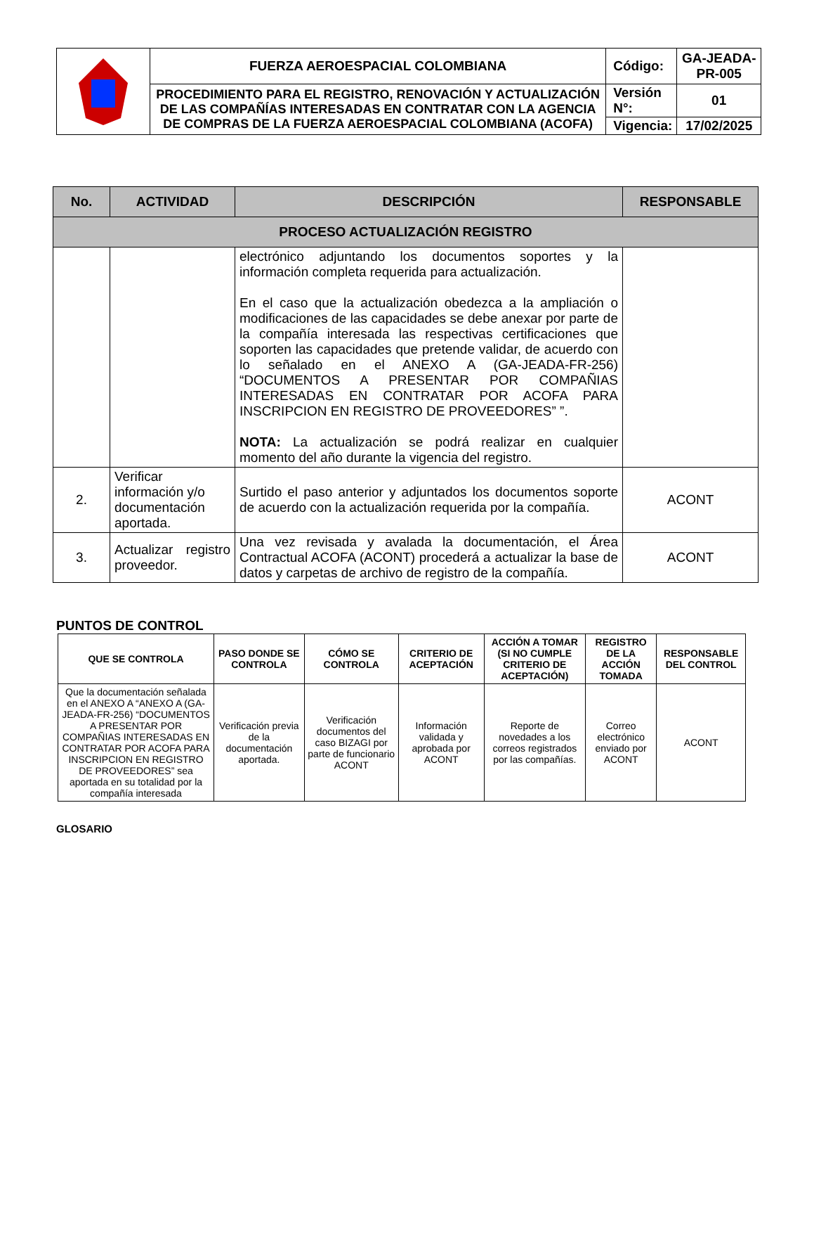| | FUERZA AEROESPACIAL COLOMBIANA | Código: | GA-JEADA-PR-005 |
| | PROCEDIMIENTO PARA EL REGISTRO, RENOVACIÓN Y ACTUALIZACIÓN DE LAS COMPAÑÍAS INTERESADAS EN CONTRATAR CON LA AGENCIA DE COMPRAS DE LA FUERZA AEROESPACIAL COLOMBIANA (ACOFA) | Versión N°: | 01 |
| | | Vigencia: | 17/02/2025 |
| No. | ACTIVIDAD | DESCRIPCIÓN | RESPONSABLE |
| --- | --- | --- | --- |
| PROCESO ACTUALIZACIÓN REGISTRO | | | |
| | | electrónico adjuntando los documentos soportes y la información completa requerida para actualización. En el caso que la actualización obedezca a la ampliación o modificaciones de las capacidades se debe anexar por parte de la compañía interesada las respectivas certificaciones que soporten las capacidades que pretende validar, de acuerdo con lo señalado en el ANEXO A (GA-JEADA-FR-256) “DOCUMENTOS A PRESENTAR POR COMPAÑIAS INTERESADAS EN CONTRATAR POR ACOFA PARA INSCRIPCION EN REGISTRO DE PROVEEDORES” ”. NOTA: La actualización se podrá realizar en cualquier momento del año durante la vigencia del registro. | |
| 2. | Verificar información y/o documentación aportada. | Surtido el paso anterior y adjuntados los documentos soporte de acuerdo con la actualización requerida por la compañía. | ACONT |
| 3. | Actualizar registro proveedor. | Una vez revisada y avalada la documentación, el Área Contractual ACOFA (ACONT) procederá a actualizar la base de datos y carpetas de archivo de registro de la compañía. | ACONT |
PUNTOS DE CONTROL
| QUE SE CONTROLA | PASO DONDE SE CONTROLA | CÓMO SE CONTROLA | CRITERIO DE ACEPTACIÓN | ACCIÓN A TOMAR (SI NO CUMPLE CRITERIO DE ACEPTACIÓN) | REGISTRO DE LA ACCIÓN TOMADA | RESPONSABLE DEL CONTROL |
| --- | --- | --- | --- | --- | --- | --- |
| Que la documentación señalada en el ANEXO A “ANEXO A (GA-JEADA-FR-256) “DOCUMENTOS A PRESENTAR POR COMPAÑIAS INTERESADAS EN CONTRATAR POR ACOFA PARA INSCRIPCION EN REGISTRO DE PROVEEDORES” sea aportada en su totalidad por la compañía interesada | Verificación previa de la documentación aportada. | Verificación documentos del caso BIZAGI por parte de funcionario ACONT | Información validada y aprobada por ACONT | Reporte de novedades a los correos registrados por las compañías. | Correo electrónico enviado por ACONT | ACONT |
GLOSARIO